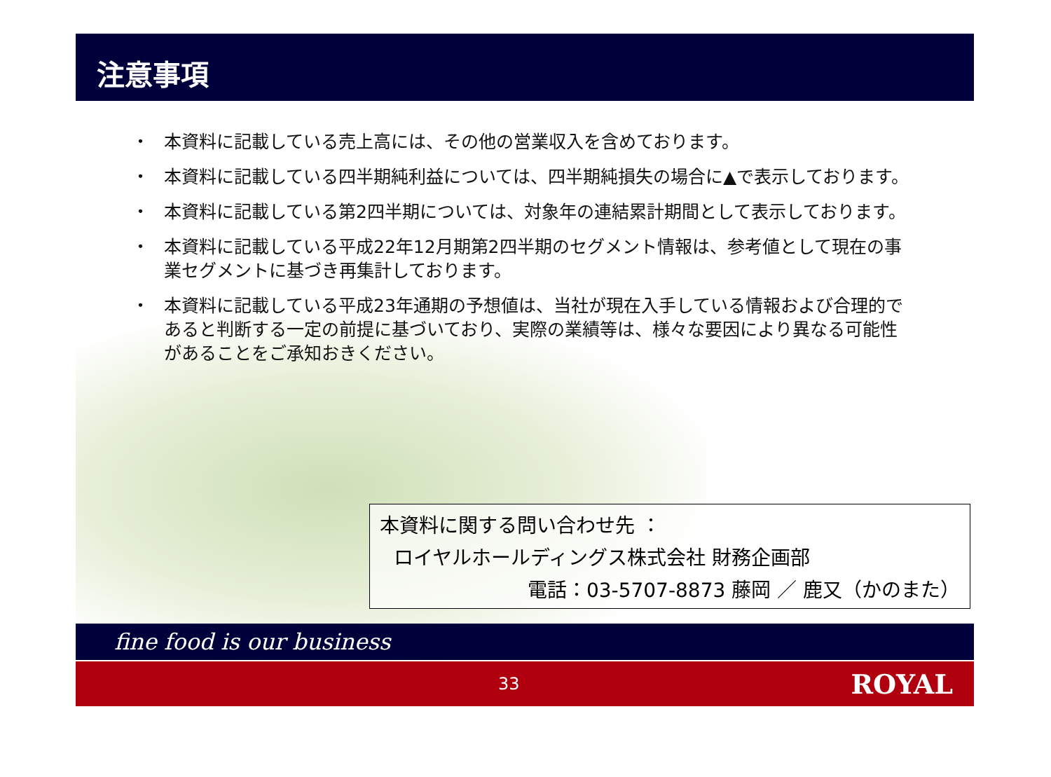注意事項
・ 本資料に記載している売上高には、その他の営業収入を含めております。
・ 本資料に記載している四半期純利益については、四半期純損失の場合に▲で表示しております。
・ 本資料に記載している第2四半期については、対象年の連結累計期間として表示しております。
・ 本資料に記載している平成22年12月期第2四半期のセグメント情報は、参考値として現在の事業セグメントに基づき再集計しております。
・ 本資料に記載している平成23年通期の予想値は、当社が現在入手している情報および合理的であると判断する一定の前提に基づいており、実際の業績等は、様々な要因により異なる可能性があることをご承知おきください。
本資料に関する問い合わせ先 ：
ロイヤルホールディングス株式会社 財務企画部
電話：03-5707-8873 藤岡 ／ 鹿又（かのまた）
fine food is our business
33 ROYAL